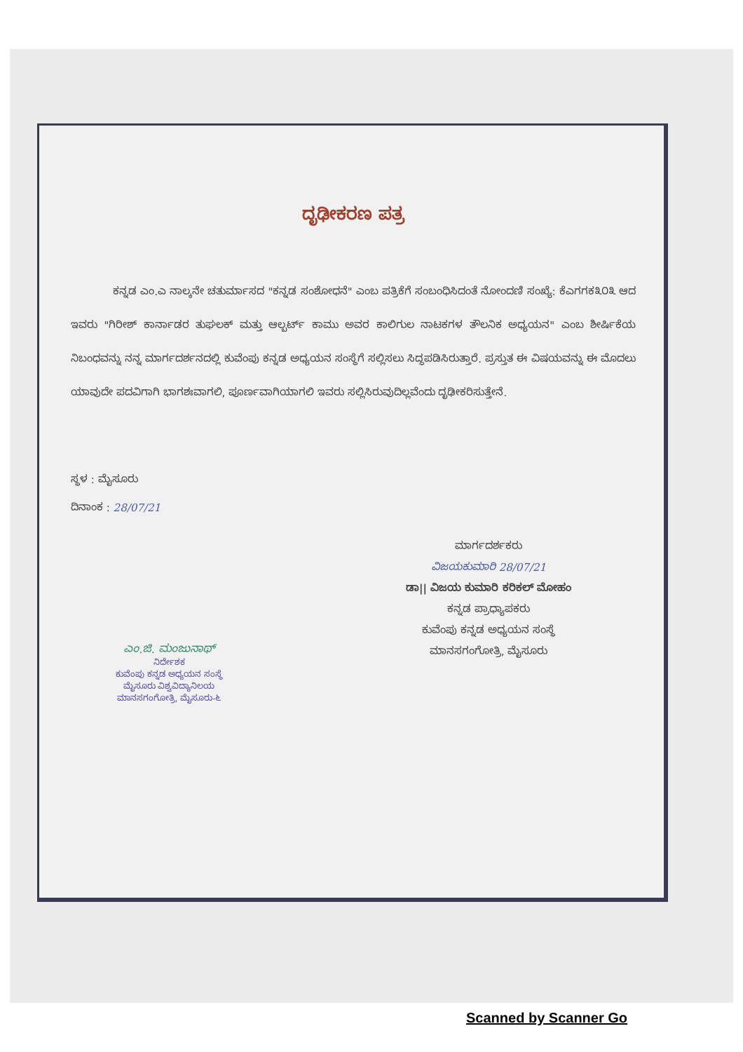ದೃಢೀಕರಣ ಪತ್ರ
ಕನ್ನಡ ಎಂ.ಎ ನಾಲ್ಕನೇ ಚತುರ್ಮಾಸದ "ಕನ್ನಡ ಸಂಶೋಧನೆ" ಎಂಬ ಪತ್ರಿಕೆಗೆ ಸಂಬಂಧಿಸಿದಂತೆ ನೋಂದಣಿ ಸಂಖ್ಯೆ: ಕೆಎಗಗಕ೩೦೩ ಆದ ಇವರು "ಗಿರೀಶ್ ಕಾರ್ನಾಡರ ತುಘಲಕ್ ಮತ್ತು ಆಲ್ಬರ್ಟ್ ಕಾಮು ಅವರ ಕಾಲಿಗುಲ ನಾಟಕಗಳ ತೌಲನಿಕ ಅಧ್ಯಯನ" ಎಂಬ ಶೀರ್ಷಿಕೆಯ ನಿಬಂಧವನ್ನು ನನ್ನ ಮಾರ್ಗದರ್ಶನದಲ್ಲಿ ಕುವೆಂಪು ಕನ್ನಡ ಅಧ್ಯಯನ ಸಂಸ್ಥೆಗೆ ಸಲ್ಲಿಸಲು ಸಿದ್ಧಪಡಿಸಿರುತ್ತಾರೆ. ಪ್ರಸ್ತುತ ಈ ವಿಷಯವನ್ನು ಈ ಮೊದಲು ಯಾವುದೇ ಪದವಿಗಾಗಿ ಭಾಗಶಃವಾಗಲಿ, ಪೂರ್ಣವಾಗಿಯಾಗಲಿ ಇವರು ಸಲ್ಲಿಸಿರುವುದಿಲ್ಲವೆಂದು ದೃಢೀಕರಿಸುತ್ತೇನೆ.
ಸ್ಥಳ : ಮೈಸೂರು
ದಿನಾಂಕ : 28/07/21
ಎಂ.ಜಿ. ಮಂಜುನಾಥ್
ನಿರ್ದೇಶಕ
ಕುವೆಂಪು ಕನ್ನಡ ಅಧ್ಯಯನ ಸಂಸ್ಥೆ
ಮೈಸೂರು ವಿಶ್ವವಿದ್ಯಾನಿಲಯ
ಮಾನಸಗಂಗೋತ್ರಿ, ಮೈಸೂರು-೬
ಮಾರ್ಗದರ್ಶಕರು
ವಿಜಯಕುಮಾರಿ 28/07/21
ಡಾ|| ವಿಜಯ ಕುಮಾರಿ ಕರಿಕಲ್ ಮೋಹಂ
ಕನ್ನಡ ಪ್ರಾಧ್ಯಾಪಕರು
ಕುವೆಂಪು ಕನ್ನಡ ಅಧ್ಯಯನ ಸಂಸ್ಥೆ
ಮಾನಸಗಂಗೋತ್ರಿ, ಮೈಸೂರು
Scanned by Scanner Go